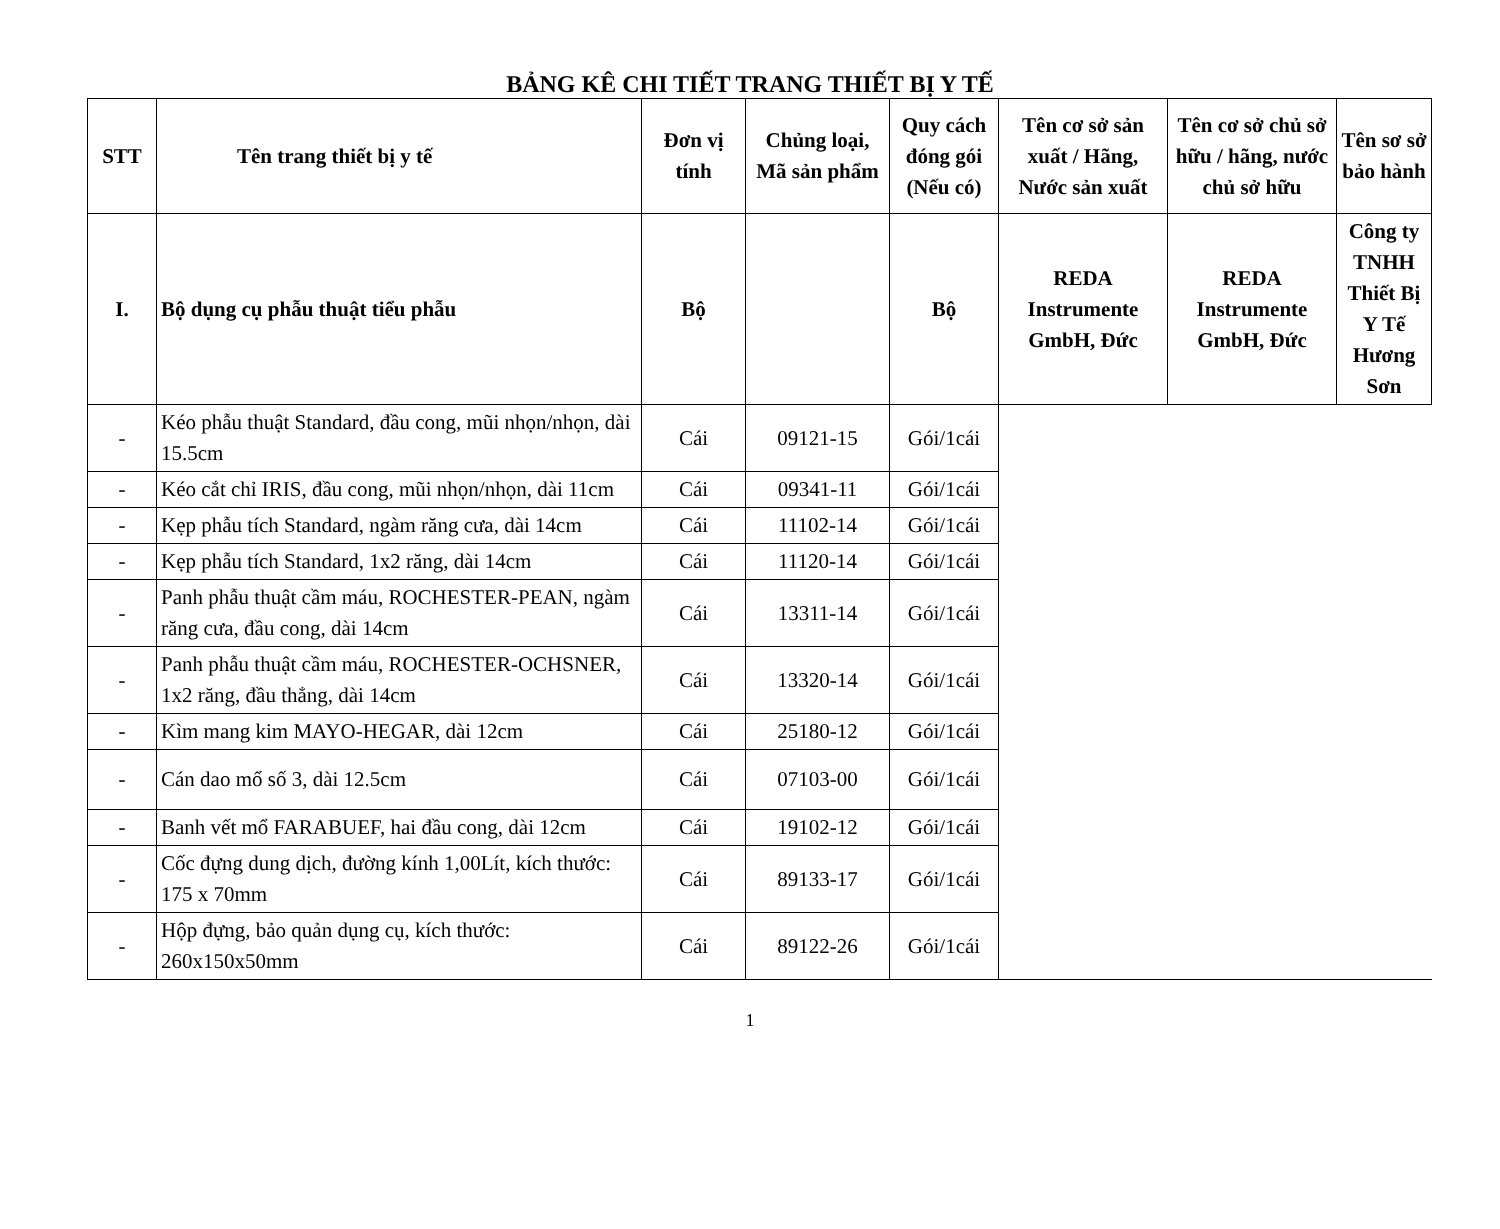BẢNG KÊ CHI TIẾT TRANG THIẾT BỊ Y TẾ
| STT | Tên trang thiết bị y tế | Đơn vị tính | Chủng loại, Mã sản phẩm | Quy cách đóng gói (Nếu có) | Tên cơ sở sản xuất / Hãng, Nước sản xuất | Tên cơ sở chủ sở hữu / hãng, nước chủ sở hữu | Tên sơ sở bảo hành |
| --- | --- | --- | --- | --- | --- | --- | --- |
| I. | Bộ dụng cụ phẫu thuật tiểu phẫu | Bộ | | Bộ | REDA Instrumente GmbH, Đức | REDA Instrumente GmbH, Đức | Công ty TNHH Thiết Bị Y Tế Hương Sơn |
| - | Kéo phẫu thuật Standard, đầu cong, mũi nhọn/nhọn, dài 15.5cm | Cái | 09121-15 | Gói/1cái | | | |
| - | Kéo cắt chỉ IRIS, đầu cong, mũi nhọn/nhọn, dài 11cm | Cái | 09341-11 | Gói/1cái | | | |
| - | Kẹp phẫu tích Standard, ngàm răng cưa, dài 14cm | Cái | 11102-14 | Gói/1cái | | | |
| - | Kẹp phẫu tích Standard, 1x2 răng, dài 14cm | Cái | 11120-14 | Gói/1cái | | | |
| - | Panh phẫu thuật cầm máu, ROCHESTER-PEAN, ngàm răng cưa, đầu cong, dài 14cm | Cái | 13311-14 | Gói/1cái | | | |
| - | Panh phẫu thuật cầm máu, ROCHESTER-OCHSNER, 1x2 răng, đầu thẳng, dài 14cm | Cái | 13320-14 | Gói/1cái | | | |
| - | Kìm mang kim MAYO-HEGAR, dài 12cm | Cái | 25180-12 | Gói/1cái | | | |
| - | Cán dao mổ số 3, dài 12.5cm | Cái | 07103-00 | Gói/1cái | | | |
| - | Banh vết mổ FARABUEF, hai đầu cong, dài 12cm | Cái | 19102-12 | Gói/1cái | | | |
| - | Cốc đựng dung dịch, đường kính 1,00Lít, kích thước: 175 x 70mm | Cái | 89133-17 | Gói/1cái | | | |
| - | Hộp đựng, bảo quản dụng cụ, kích thước: 260x150x50mm | Cái | 89122-26 | Gói/1cái | | | |
1